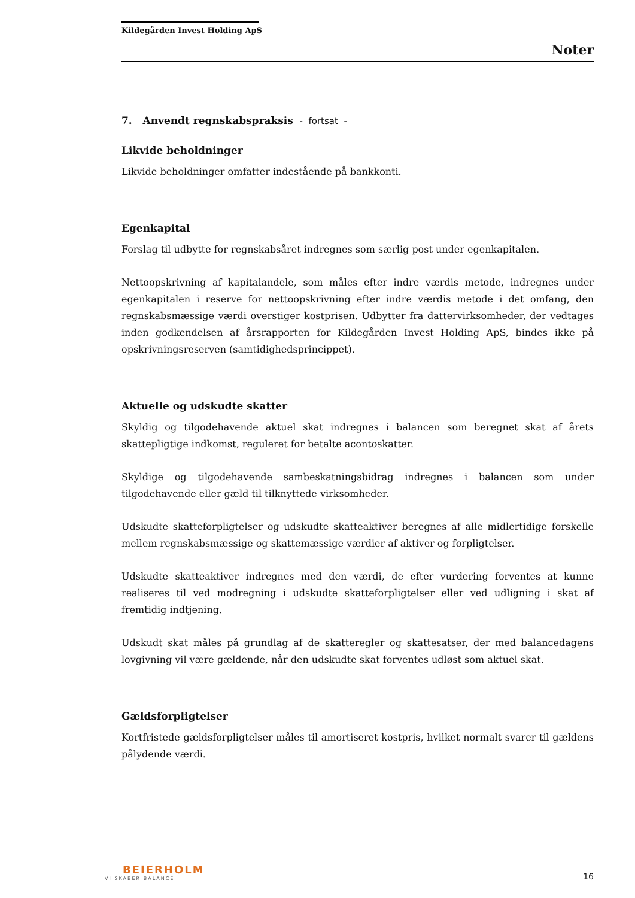Kildegården Invest Holding ApS
Noter
7. Anvendt regnskabspraksis - fortsat -
Likvide beholdninger
Likvide beholdninger omfatter indestående på bankkonti.
Egenkapital
Forslag til udbytte for regnskabsåret indregnes som særlig post under egenkapitalen.
Nettoopskrivning af kapitalandele, som måles efter indre værdis metode, indregnes under egenkapitalen i reserve for nettoopskrivning efter indre værdis metode i det omfang, den regnskabsmæssige værdi overstiger kostprisen. Udbytter fra dattervirksomheder, der vedtages inden godkendelsen af årsrapporten for Kildegården Invest Holding ApS, bindes ikke på opskrivningsreserven (samtidighedsprincippet).
Aktuelle og udskudte skatter
Skyldig og tilgodehavende aktuel skat indregnes i balancen som beregnet skat af årets skattepligtige indkomst, reguleret for betalte acontoskatter.
Skyldige og tilgodehavende sambeskatningsbidrag indregnes i balancen som under tilgodehavende eller gæld til tilknyttede virksomheder.
Udskudte skatteforpligtelser og udskudte skatteaktiver beregnes af alle midlertidige forskelle mellem regnskabsmæssige og skattemæssige værdier af aktiver og forpligtelser.
Udskudte skatteaktiver indregnes med den værdi, de efter vurdering forventes at kunne realiseres til ved modregning i udskudte skatteforpligtelser eller ved udligning i skat af fremtidig indtjening.
Udskudt skat måles på grundlag af de skatteregler og skattesatser, der med balancedagens lovgivning vil være gældende, når den udskudte skat forventes udløst som aktuel skat.
Gældsforpligtelser
Kortfristede gældsforpligtelser måles til amortiseret kostpris, hvilket normalt svarer til gældens pålydende værdi.
BEIERHOLM
VI SKABER BALANCE
16